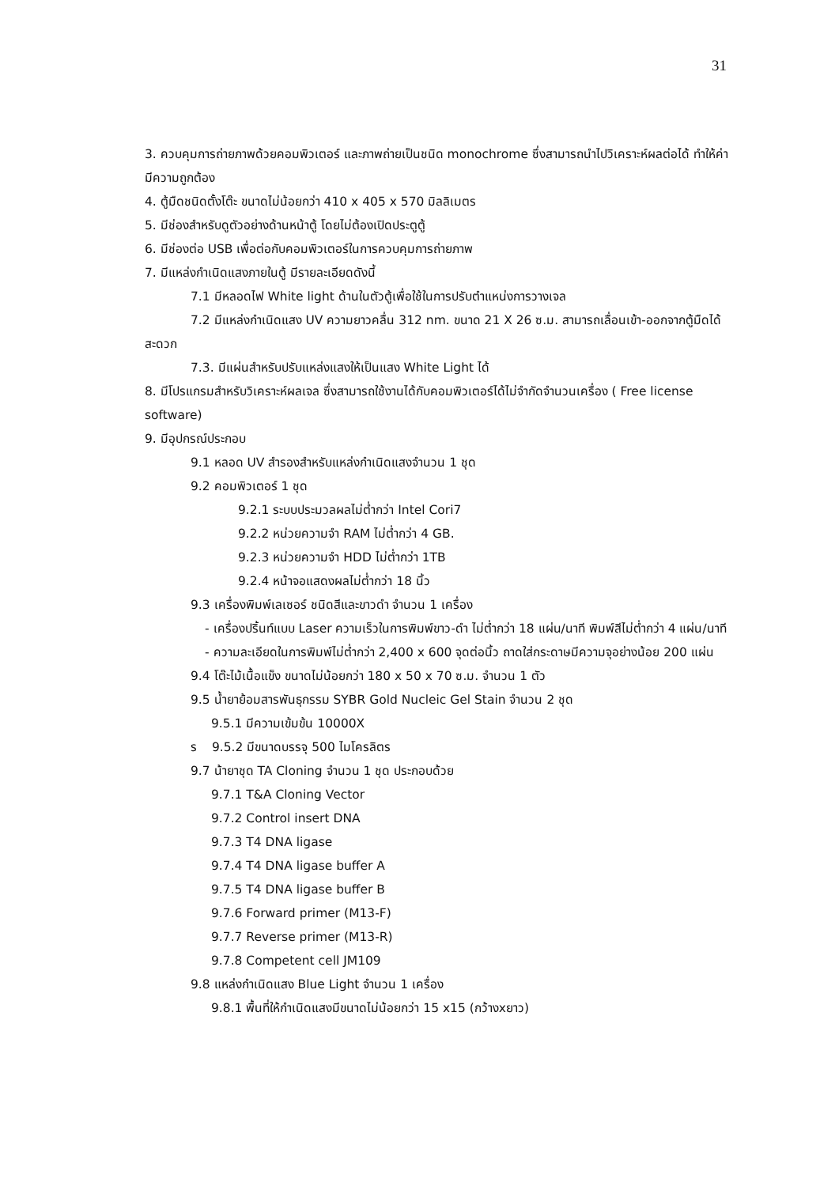31
3. ควบคุมการถ่ายภาพด้วยคอมพิวเตอร์ และภาพถ่ายเป็นชนิด monochrome ซึ่งสามารถนำไปวิเคราะห์ผลต่อได้ ทำให้ค่ามีความถูกต้อง
4. ตู้มืดชนิดตั้งโต๊ะ ขนาดไม่น้อยกว่า 410 x 405 x 570 มิลลิเมตร
5. มีช่องสำหรับดูตัวอย่างด้านหน้าตู้ โดยไม่ต้องเปิดประตูตู้
6. มีช่องต่อ USB เพื่อต่อกับคอมพิวเตอร์ในการควบคุมการถ่ายภาพ
7. มีแหล่งกำเนิดแสงภายในตู้ มีรายละเอียดดังนี้
7.1 มีหลอดไฟ White light ด้านในตัวตู้เพื่อใช้ในการปรับตำแหน่งการวางเจล
7.2 มีแหล่งกำเนิดแสง UV ความยาวคลื่น 312 nm. ขนาด 21 X 26 ซ.ม. สามารถเลื่อนเข้า-ออกจากตู้มืดได้สะดวก
7.3. มีแผ่นสำหรับปรับแหล่งแสงให้เป็นแสง White Light ได้
8. มีโปรแกรมสำหรับวิเคราะห์ผลเจล ซึ่งสามารถใช้งานได้กับคอมพิวเตอร์ได้ไม่จำกัดจำนวนเครื่อง ( Free license software)
9. มีอุปกรณ์ประกอบ
9.1 หลอด UV สำรองสำหรับแหล่งกำเนิดแสงจำนวน 1 ชุด
9.2 คอมพิวเตอร์ 1 ชุด
9.2.1 ระบบประมวลผลไม่ต่ำกว่า Intel Cori7
9.2.2 หน่วยความจำ RAM ไม่ต่ำกว่า 4 GB.
9.2.3 หน่วยความจำ HDD ไม่ต่ำกว่า 1TB
9.2.4 หน้าจอแสดงผลไม่ต่ำกว่า 18 นิ้ว
9.3 เครื่องพิมพ์เลเซอร์ ชนิดสีและขาวดำ จำนวน 1 เครื่อง
- เครื่องปริ้นท์แบบ Laser ความเร็วในการพิมพ์ขาว-ดำ ไม่ต่ำกว่า 18 แผ่น/นาที พิมพ์สีไม่ต่ำกว่า 4 แผ่น/นาที
- ความละเอียดในการพิมพ์ไม่ต่ำกว่า 2,400 x 600 จุดต่อนิ้ว ถาดใส่กระดาษมีความจุอย่างน้อย 200 แผ่น
9.4 โต๊ะไม้เนื้อแข็ง ขนาดไม่น้อยกว่า 180 x 50 x 70 ซ.ม. จำนวน 1 ตัว
9.5 น้ำยาย้อมสารพันธุกรรม SYBR Gold Nucleic Gel Stain จำนวน 2 ชุด
9.5.1 มีความเข้มข้น 10000X
ร 9.5.2 มีขนาดบรรจุ 500 ไมโครลิตร
9.7 น้ายาชุด TA Cloning จำนวน 1 ชุด ประกอบด้วย
9.7.1 T&A Cloning Vector
9.7.2 Control insert DNA
9.7.3 T4 DNA ligase
9.7.4 T4 DNA ligase buffer A
9.7.5 T4 DNA ligase buffer B
9.7.6 Forward primer (M13-F)
9.7.7 Reverse primer (M13-R)
9.7.8 Competent cell JM109
9.8 แหล่งกำเนิดแสง Blue Light จำนวน 1 เครื่อง
9.8.1 พื้นที่ให้กำเนิดแสงมีขนาดไม่น้อยกว่า 15 x15 (กว้างxยาว)